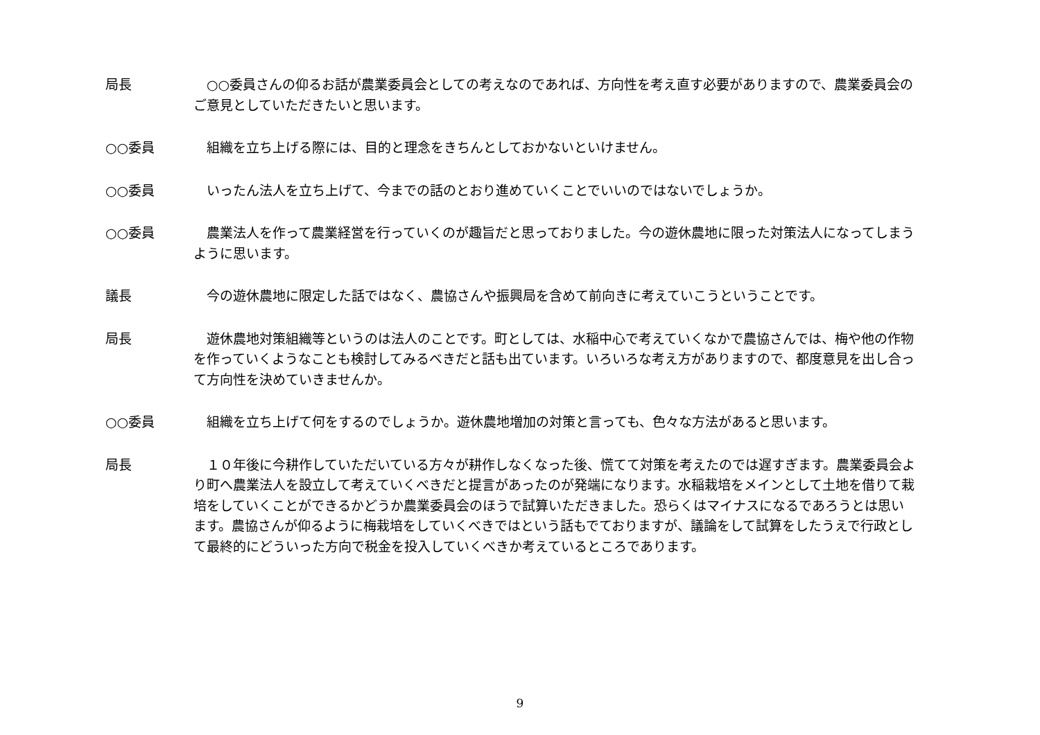局長 　○○委員さんの仰るお話が農業委員会としての考えなのであれば、方向性を考え直す必要がありますので、農業委員会のご意見としていただきたいと思います。
○○委員 　組織を立ち上げる際には、目的と理念をきちんとしておかないといけません。
○○委員 　いったん法人を立ち上げて、今までの話のとおり進めていくことでいいのではないでしょうか。
○○委員 　農業法人を作って農業経営を行っていくのが趣旨だと思っておりました。今の遊休農地に限った対策法人になってしまうように思います。
議長 　今の遊休農地に限定した話ではなく、農協さんや振興局を含めて前向きに考えていこうということです。
局長 　遊休農地対策組織等というのは法人のことです。町としては、水稲中心で考えていくなかで農協さんでは、梅や他の作物を作っていくようなことも検討してみるべきだと話も出ています。いろいろな考え方がありますので、都度意見を出し合って方向性を決めていきませんか。
○○委員 　組織を立ち上げて何をするのでしょうか。遊休農地増加の対策と言っても、色々な方法があると思います。
局長 　１０年後に今耕作していただいている方々が耕作しなくなった後、慌てて対策を考えたのでは遅すぎます。農業委員会より町へ農業法人を設立して考えていくべきだと提言があったのが発端になります。水稲栽培をメインとして土地を借りて栽培をしていくことができるかどうか農業委員会のほうで試算いただきました。恐らくはマイナスになるであろうとは思います。農協さんが仰るように梅栽培をしていくべきではという話もでておりますが、議論をして試算をしたうえで行政として最終的にどういった方向で税金を投入していくべきか考えているところであります。
9